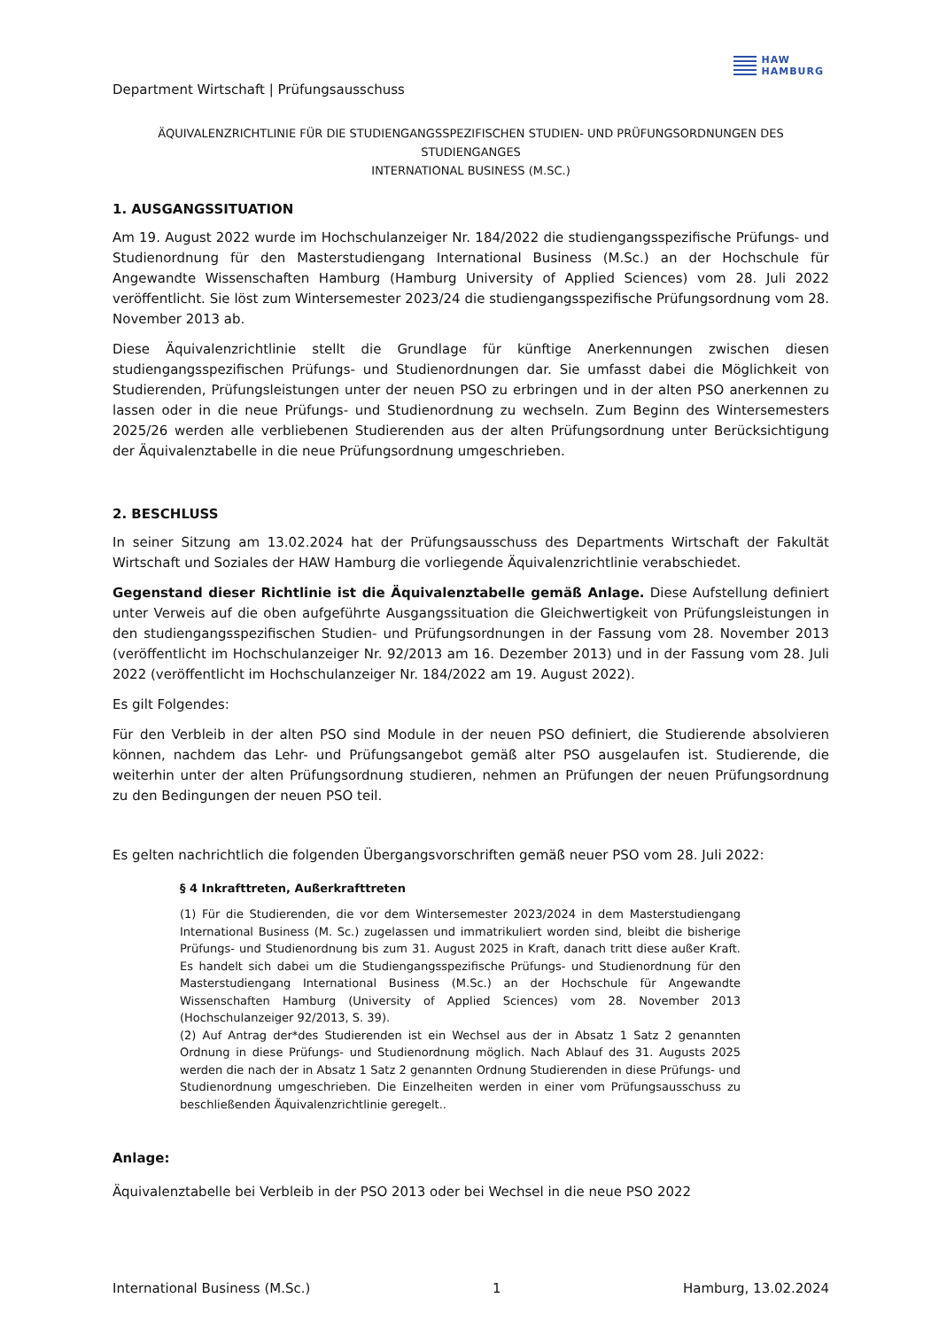Department Wirtschaft | Prüfungsausschuss
HAW
HAMBURG
ÄQUIVALENZRICHTLINIE FÜR DIE STUDIENGANGSSPEZIFISCHEN STUDIEN- UND PRÜFUNGSORDNUNGEN DES STUDIENGANGES
INTERNATIONAL BUSINESS (M.SC.)
1. AUSGANGSSITUATION
Am 19. August 2022 wurde im Hochschulanzeiger Nr. 184/2022 die studiengangsspezifische Prüfungs- und Studienordnung für den Masterstudiengang International Business (M.Sc.) an der Hochschule für Angewandte Wissenschaften Hamburg (Hamburg University of Applied Sciences) vom 28. Juli 2022 veröffentlicht. Sie löst zum Wintersemester 2023/24 die studiengangsspezifische Prüfungsordnung vom 28. November 2013 ab.
Diese Äquivalenzrichtlinie stellt die Grundlage für künftige Anerkennungen zwischen diesen studiengangsspezifischen Prüfungs- und Studienordnungen dar. Sie umfasst dabei die Möglichkeit von Studierenden, Prüfungsleistungen unter der neuen PSO zu erbringen und in der alten PSO anerkennen zu lassen oder in die neue Prüfungs- und Studienordnung zu wechseln. Zum Beginn des Wintersemesters 2025/26 werden alle verbliebenen Studierenden aus der alten Prüfungsordnung unter Berücksichtigung der Äquivalenztabelle in die neue Prüfungsordnung umgeschrieben.
2. BESCHLUSS
In seiner Sitzung am 13.02.2024 hat der Prüfungsausschuss des Departments Wirtschaft der Fakultät Wirtschaft und Soziales der HAW Hamburg die vorliegende Äquivalenzrichtlinie verabschiedet.
Gegenstand dieser Richtlinie ist die Äquivalenztabelle gemäß Anlage. Diese Aufstellung definiert unter Verweis auf die oben aufgeführte Ausgangssituation die Gleichwertigkeit von Prüfungsleistungen in den studiengangsspezifischen Studien- und Prüfungsordnungen in der Fassung vom 28. November 2013 (veröffentlicht im Hochschulanzeiger Nr. 92/2013 am 16. Dezember 2013) und in der Fassung vom 28. Juli 2022 (veröffentlicht im Hochschulanzeiger Nr. 184/2022 am 19. August 2022).
Es gilt Folgendes:
Für den Verbleib in der alten PSO sind Module in der neuen PSO definiert, die Studierende absolvieren können, nachdem das Lehr- und Prüfungsangebot gemäß alter PSO ausgelaufen ist. Studierende, die weiterhin unter der alten Prüfungsordnung studieren, nehmen an Prüfungen der neuen Prüfungsordnung zu den Bedingungen der neuen PSO teil.
Es gelten nachrichtlich die folgenden Übergangsvorschriften gemäß neuer PSO vom 28. Juli 2022:
§ 4 Inkrafttreten, Außerkrafttreten
(1) Für die Studierenden, die vor dem Wintersemester 2023/2024 in dem Masterstudiengang International Business (M. Sc.) zugelassen und immatrikuliert worden sind, bleibt die bisherige Prüfungs- und Studienordnung bis zum 31. August 2025 in Kraft, danach tritt diese außer Kraft. Es handelt sich dabei um die Studiengangsspezifische Prüfungs- und Studienordnung für den Masterstudiengang International Business (M.Sc.) an der Hochschule für Angewandte Wissenschaften Hamburg (University of Applied Sciences) vom 28. November 2013 (Hochschulanzeiger 92/2013, S. 39).
(2) Auf Antrag der*des Studierenden ist ein Wechsel aus der in Absatz 1 Satz 2 genannten Ordnung in diese Prüfungs- und Studienordnung möglich. Nach Ablauf des 31. Augusts 2025 werden die nach der in Absatz 1 Satz 2 genannten Ordnung Studierenden in diese Prüfungs- und Studienordnung umgeschrieben. Die Einzelheiten werden in einer vom Prüfungsausschuss zu beschließenden Äquivalenzrichtlinie geregelt..
Anlage:
Äquivalenztabelle bei Verbleib in der PSO 2013 oder bei Wechsel in die neue PSO 2022
International Business (M.Sc.) 1 Hamburg, 13.02.2024